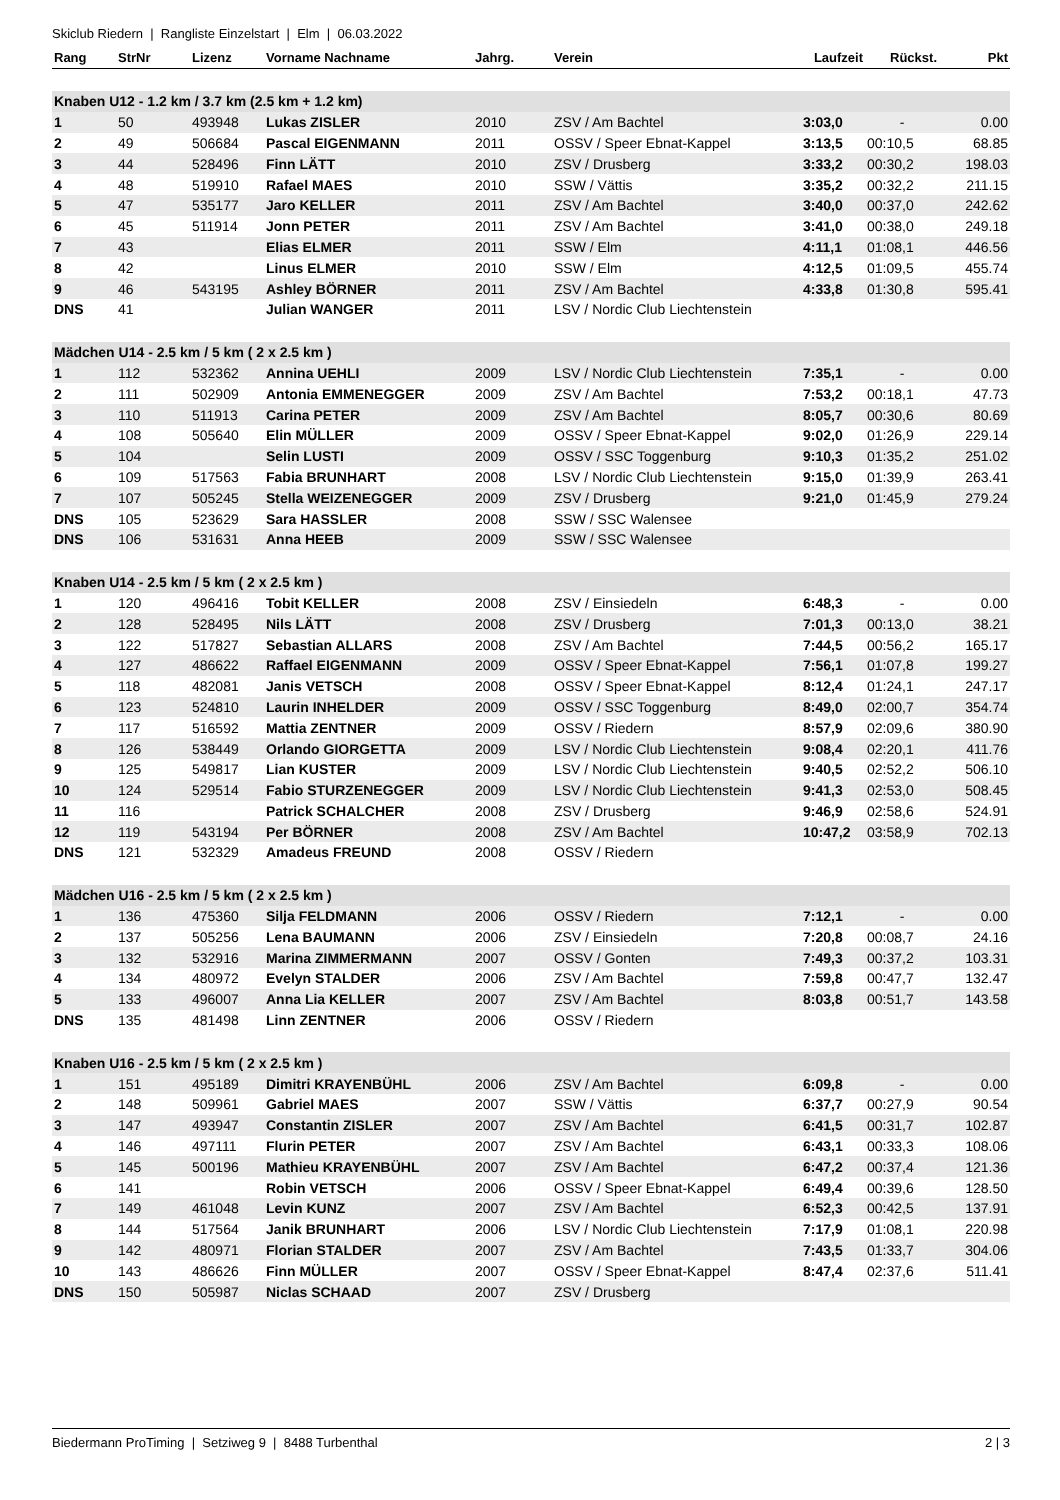Skiclub Riedern | Rangliste Einzelstart | Elm | 06.03.2022
| Rang | StrNr | Lizenz | Vorname Nachname | Jahrg. | Verein | Laufzeit | Rückst. | Pkt |
| --- | --- | --- | --- | --- | --- | --- | --- | --- |
| Knaben U12 - 1.2 km / 3.7 km (2.5 km + 1.2 km) | | | | | | | | |
| 1 | 50 | 493948 | Lukas ZISLER | 2010 | ZSV / Am Bachtel | 3:03,0 | - | 0.00 |
| 2 | 49 | 506684 | Pascal EIGENMANN | 2011 | OSSV / Speer Ebnat-Kappel | 3:13,5 | 00:10,5 | 68.85 |
| 3 | 44 | 528496 | Finn LÄTT | 2010 | ZSV / Drusberg | 3:33,2 | 00:30,2 | 198.03 |
| 4 | 48 | 519910 | Rafael MAES | 2010 | SSW / Vättis | 3:35,2 | 00:32,2 | 211.15 |
| 5 | 47 | 535177 | Jaro KELLER | 2011 | ZSV / Am Bachtel | 3:40,0 | 00:37,0 | 242.62 |
| 6 | 45 | 511914 | Jonn PETER | 2011 | ZSV / Am Bachtel | 3:41,0 | 00:38,0 | 249.18 |
| 7 | 43 | | Elias ELMER | 2011 | SSW / Elm | 4:11,1 | 01:08,1 | 446.56 |
| 8 | 42 | | Linus ELMER | 2010 | SSW / Elm | 4:12,5 | 01:09,5 | 455.74 |
| 9 | 46 | 543195 | Ashley BÖRNER | 2011 | ZSV / Am Bachtel | 4:33,8 | 01:30,8 | 595.41 |
| DNS | 41 | | Julian WANGER | 2011 | LSV / Nordic Club Liechtenstein | | | |
| Mädchen U14 - 2.5 km / 5 km ( 2 x 2.5 km ) | | | | | | | | |
| 1 | 112 | 532362 | Annina UEHLI | 2009 | LSV / Nordic Club Liechtenstein | 7:35,1 | - | 0.00 |
| 2 | 111 | 502909 | Antonia EMMENEGGER | 2009 | ZSV / Am Bachtel | 7:53,2 | 00:18,1 | 47.73 |
| 3 | 110 | 511913 | Carina PETER | 2009 | ZSV / Am Bachtel | 8:05,7 | 00:30,6 | 80.69 |
| 4 | 108 | 505640 | Elin MÜLLER | 2009 | OSSV / Speer Ebnat-Kappel | 9:02,0 | 01:26,9 | 229.14 |
| 5 | 104 | | Selin LUSTI | 2009 | OSSV / SSC Toggenburg | 9:10,3 | 01:35,2 | 251.02 |
| 6 | 109 | 517563 | Fabia BRUNHART | 2008 | LSV / Nordic Club Liechtenstein | 9:15,0 | 01:39,9 | 263.41 |
| 7 | 107 | 505245 | Stella WEIZENEGGER | 2009 | ZSV / Drusberg | 9:21,0 | 01:45,9 | 279.24 |
| DNS | 105 | 523629 | Sara HASSLER | 2008 | SSW / SSC Walensee | | | |
| DNS | 106 | 531631 | Anna HEEB | 2009 | SSW / SSC Walensee | | | |
| Knaben U14 - 2.5 km / 5 km ( 2 x 2.5 km ) | | | | | | | | |
| 1 | 120 | 496416 | Tobit KELLER | 2008 | ZSV / Einsiedeln | 6:48,3 | - | 0.00 |
| 2 | 128 | 528495 | Nils LÄTT | 2008 | ZSV / Drusberg | 7:01,3 | 00:13,0 | 38.21 |
| 3 | 122 | 517827 | Sebastian ALLARS | 2008 | ZSV / Am Bachtel | 7:44,5 | 00:56,2 | 165.17 |
| 4 | 127 | 486622 | Raffael EIGENMANN | 2009 | OSSV / Speer Ebnat-Kappel | 7:56,1 | 01:07,8 | 199.27 |
| 5 | 118 | 482081 | Janis VETSCH | 2008 | OSSV / Speer Ebnat-Kappel | 8:12,4 | 01:24,1 | 247.17 |
| 6 | 123 | 524810 | Laurin INHELDER | 2009 | OSSV / SSC Toggenburg | 8:49,0 | 02:00,7 | 354.74 |
| 7 | 117 | 516592 | Mattia ZENTNER | 2009 | OSSV / Riedern | 8:57,9 | 02:09,6 | 380.90 |
| 8 | 126 | 538449 | Orlando GIORGETTA | 2009 | LSV / Nordic Club Liechtenstein | 9:08,4 | 02:20,1 | 411.76 |
| 9 | 125 | 549817 | Lian KUSTER | 2009 | LSV / Nordic Club Liechtenstein | 9:40,5 | 02:52,2 | 506.10 |
| 10 | 124 | 529514 | Fabio STURZENEGGER | 2009 | LSV / Nordic Club Liechtenstein | 9:41,3 | 02:53,0 | 508.45 |
| 11 | 116 | | Patrick SCHALCHER | 2008 | ZSV / Drusberg | 9:46,9 | 02:58,6 | 524.91 |
| 12 | 119 | 543194 | Per BÖRNER | 2008 | ZSV / Am Bachtel | 10:47,2 | 03:58,9 | 702.13 |
| DNS | 121 | 532329 | Amadeus FREUND | 2008 | OSSV / Riedern | | | |
| Mädchen U16 - 2.5 km / 5 km ( 2 x 2.5 km ) | | | | | | | | |
| 1 | 136 | 475360 | Silja FELDMANN | 2006 | OSSV / Riedern | 7:12,1 | - | 0.00 |
| 2 | 137 | 505256 | Lena BAUMANN | 2006 | ZSV / Einsiedeln | 7:20,8 | 00:08,7 | 24.16 |
| 3 | 132 | 532916 | Marina ZIMMERMANN | 2007 | OSSV / Gonten | 7:49,3 | 00:37,2 | 103.31 |
| 4 | 134 | 480972 | Evelyn STALDER | 2006 | ZSV / Am Bachtel | 7:59,8 | 00:47,7 | 132.47 |
| 5 | 133 | 496007 | Anna Lia KELLER | 2007 | ZSV / Am Bachtel | 8:03,8 | 00:51,7 | 143.58 |
| DNS | 135 | 481498 | Linn ZENTNER | 2006 | OSSV / Riedern | | | |
| Knaben U16 - 2.5 km / 5 km ( 2 x 2.5 km ) | | | | | | | | |
| 1 | 151 | 495189 | Dimitri KRAYENBÜHL | 2006 | ZSV / Am Bachtel | 6:09,8 | - | 0.00 |
| 2 | 148 | 509961 | Gabriel MAES | 2007 | SSW / Vättis | 6:37,7 | 00:27,9 | 90.54 |
| 3 | 147 | 493947 | Constantin ZISLER | 2007 | ZSV / Am Bachtel | 6:41,5 | 00:31,7 | 102.87 |
| 4 | 146 | 497111 | Flurin PETER | 2007 | ZSV / Am Bachtel | 6:43,1 | 00:33,3 | 108.06 |
| 5 | 145 | 500196 | Mathieu KRAYENBÜHL | 2007 | ZSV / Am Bachtel | 6:47,2 | 00:37,4 | 121.36 |
| 6 | 141 | | Robin VETSCH | 2006 | OSSV / Speer Ebnat-Kappel | 6:49,4 | 00:39,6 | 128.50 |
| 7 | 149 | 461048 | Levin KUNZ | 2007 | ZSV / Am Bachtel | 6:52,3 | 00:42,5 | 137.91 |
| 8 | 144 | 517564 | Janik BRUNHART | 2006 | LSV / Nordic Club Liechtenstein | 7:17,9 | 01:08,1 | 220.98 |
| 9 | 142 | 480971 | Florian STALDER | 2007 | ZSV / Am Bachtel | 7:43,5 | 01:33,7 | 304.06 |
| 10 | 143 | 486626 | Finn MÜLLER | 2007 | OSSV / Speer Ebnat-Kappel | 8:47,4 | 02:37,6 | 511.41 |
| DNS | 150 | 505987 | Niclas SCHAAD | 2007 | ZSV / Drusberg | | | |
Biedermann ProTiming | Setziweg 9 | 8488 Turbenthal 2 | 3